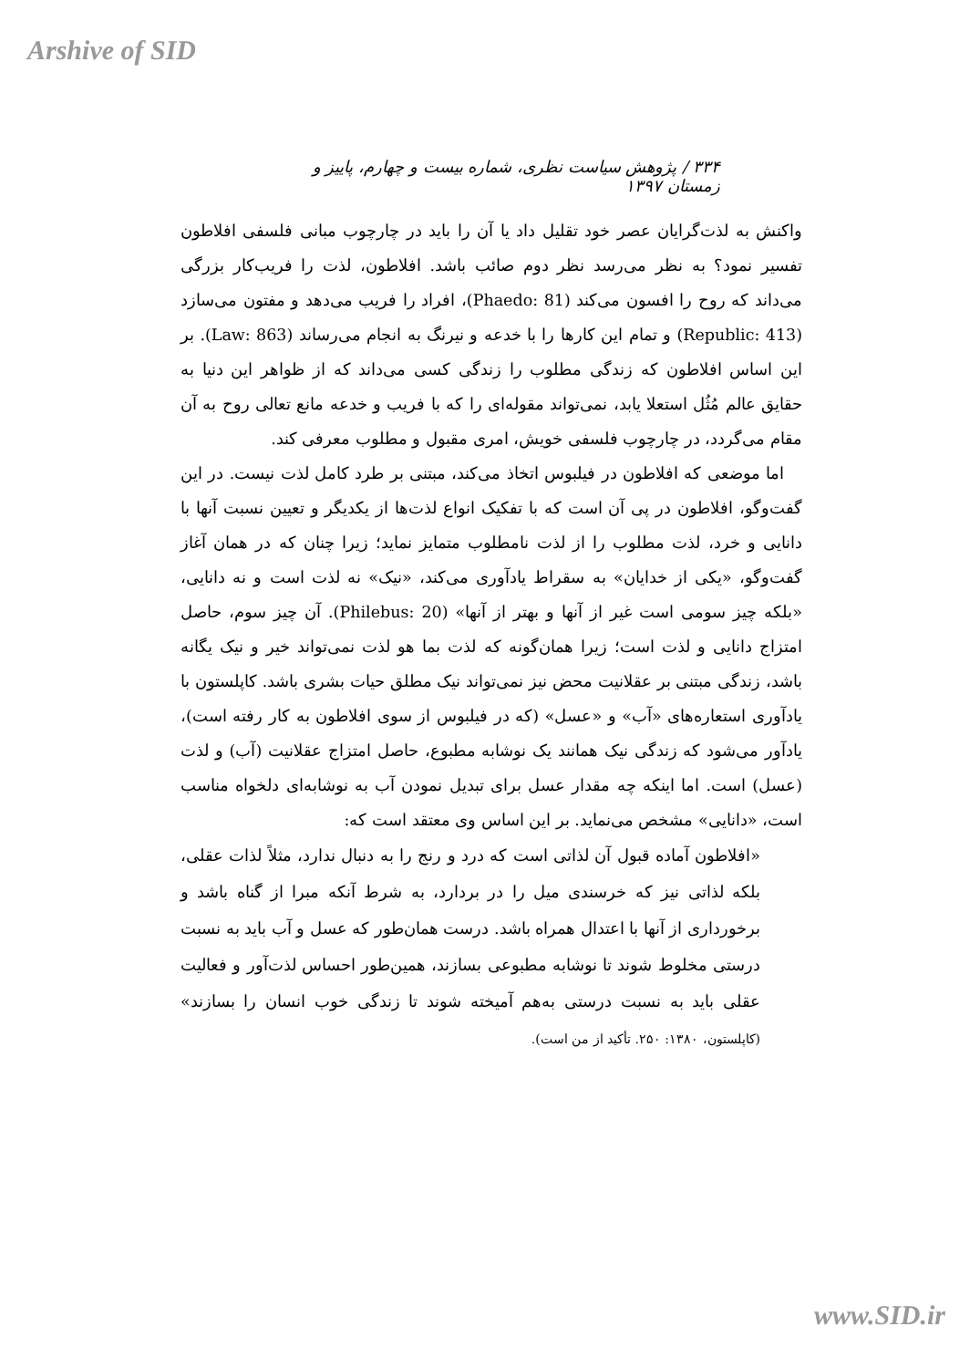Arshive of SID
۳۳۴ / پژوهش سیاست نظری، شماره بیست و چهارم، پاییز و زمستان ۱۳۹۷
واکنش به لذت‌گرایان عصر خود تقلیل داد یا آن را باید در چارچوب مبانی فلسفی افلاطون تفسیر نمود؟ به نظر می‌رسد نظر دوم صائب باشد. افلاطون، لذت را فریب‌کار بزرگی می‌داند که روح را افسون می‌کند (Phaedo: 81)، افراد را فریب می‌دهد و مفتون می‌سازد (Republic: 413) و تمام این کارها را با خدعه و نیرنگ به انجام می‌رساند (Law: 863). بر این اساس افلاطون که زندگی مطلوب را زندگی کسی می‌داند که از ظواهر این دنیا به حقایق عالم مُثُل استعلا یابد، نمی‌تواند مقوله‌ای را که با فریب و خدعه مانع تعالی روح به آن مقام می‌گردد، در چارچوب فلسفی خویش، امری مقبول و مطلوب معرفی کند.
اما موضعی که افلاطون در فیلبوس اتخاذ می‌کند، مبتنی بر طرد کامل لذت نیست. در این گفت‌وگو، افلاطون در پی آن است که با تفکیک انواع لذت‌ها از یکدیگر و تعیین نسبت آنها با دانایی و خرد، لذت مطلوب را از لذت نامطلوب متمایز نماید؛ زیرا چنان که در همان آغاز گفت‌وگو، «یکی از خدایان» به سقراط یادآوری می‌کند، «نیک» نه لذت است و نه دانایی، «بلکه چیز سومی است غیر از آنها و بهتر از آنها» (Philebus: 20). آن چیز سوم، حاصل امتزاج دانایی و لذت است؛ زیرا همان‌گونه که لذت بما هو لذت نمی‌تواند خیر و نیک یگانه باشد، زندگی مبتنی بر عقلانیت محض نیز نمی‌تواند نیک مطلق حیات بشری باشد. کاپلستون با یادآوری استعاره‌های «آب» و «عسل» (که در فیلبوس از سوی افلاطون به کار رفته است)، یادآور می‌شود که زندگی نیک همانند یک نوشابه مطبوع، حاصل امتزاج عقلانیت (آب) و لذت (عسل) است. اما اینکه چه مقدار عسل برای تبدیل نمودن آب به نوشابه‌ای دلخواه مناسب است، «دانایی» مشخص می‌نماید. بر این اساس وی معتقد است که:
«افلاطون آماده قبول آن لذاتی است که درد و رنج را به دنبال ندارد، مثلاً لذات عقلی، بلکه لذاتی نیز که خرسندی میل را در بردارد، به شرط آنکه مبرا از گناه باشد و برخورداری از آنها با اعتدال همراه باشد. درست همان‌طور که عسل و آب باید به نسبت درستی مخلوط شوند تا نوشابه مطبوعی بسازند، همین‌طور احساس لذت‌آور و فعالیت عقلی باید به نسبت درستی به‌هم آمیخته شوند تا زندگی خوب انسان را بسازند» (کاپلستون، ۱۳۸۰: ۲۵۰. تأکید از من است).
www.SID.ir